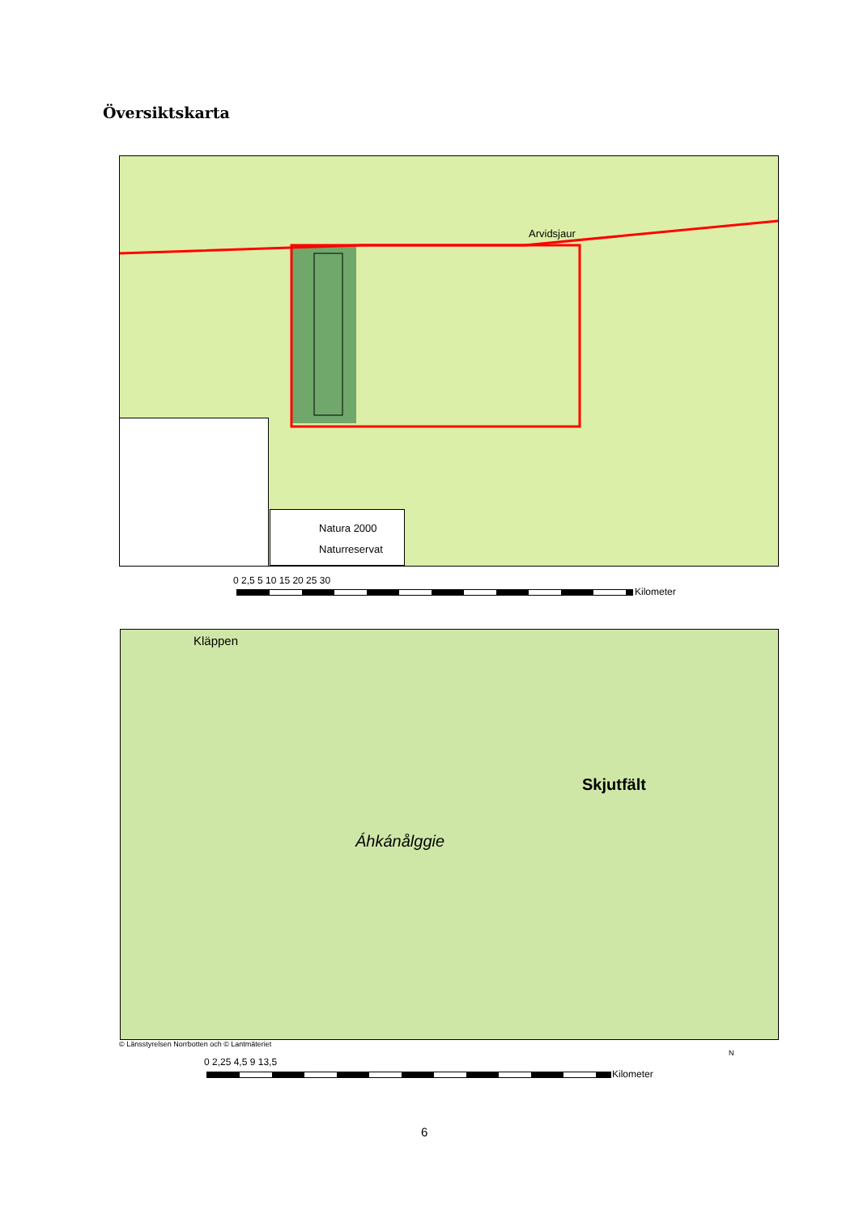Översiktskarta
Natura 2000
Naturreservat
Arvidsjaur
0 2,5 5 10 15 20 25 30
Kilometer
Áhkánålggie
Skjutfält
Kläppen
© Länsstyrelsen Norrbotten och © Lantmäteriet
0 2,25 4,5 9 13,5
Kilometer
N
6